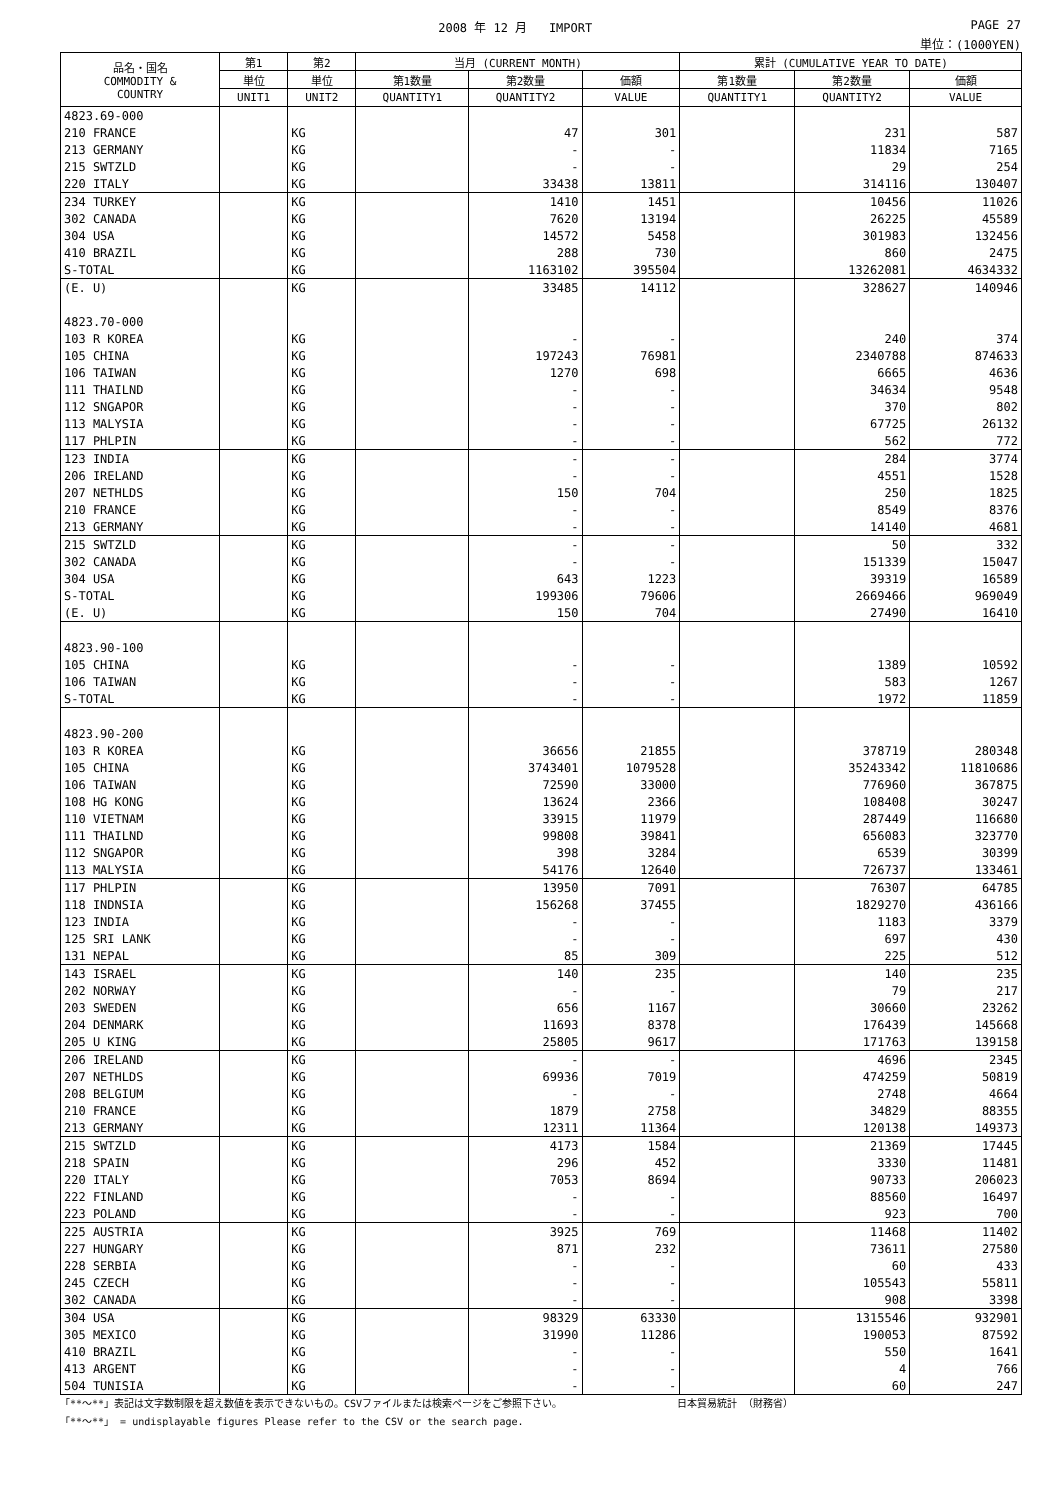2008 年 12 月 IMPORT PAGE 27
単位：(1000YEN)
| 品名・国名 COMMODITY & COUNTRY | 第1 | 第2 | 当月 (CURRENT MONTH) | | | 累計 (CUMULATIVE YEAR TO DATE) | | |
| --- | --- | --- | --- | --- | --- | --- | --- | --- |
| | 単位 | 単位 | 第1数量 | 第2数量 | 価額 | 第1数量 | 第2数量 | 価額 |
| | UNIT1 | UNIT2 | QUANTITY1 | QUANTITY2 | VALUE | QUANTITY1 | QUANTITY2 | VALUE |
| 4823.69-000 | | | | | | | | |
| 210 FRANCE | | KG | | 47 | 301 | | 231 | 587 |
| 213 GERMANY | | KG | | - | - | | 11834 | 7165 |
| 215 SWTZLD | | KG | | - | - | | 29 | 254 |
| 220 ITALY | | KG | | 33438 | 13811 | | 314116 | 130407 |
| 234 TURKEY | | KG | | 1410 | 1451 | | 10456 | 11026 |
| 302 CANADA | | KG | | 7620 | 13194 | | 26225 | 45589 |
| 304 USA | | KG | | 14572 | 5458 | | 301983 | 132456 |
| 410 BRAZIL | | KG | | 288 | 730 | | 860 | 2475 |
| S-TOTAL | | KG | | 1163102 | 395504 | | 13262081 | 4634332 |
| (E. U) | | KG | | 33485 | 14112 | | 328627 | 140946 |
| 4823.70-000 | | | | | | | | |
| 103 R KOREA | | KG | | - | - | | 240 | 374 |
| 105 CHINA | | KG | | 197243 | 76981 | | 2340788 | 874633 |
| 106 TAIWAN | | KG | | 1270 | 698 | | 6665 | 4636 |
| 111 THAILND | | KG | | - | - | | 34634 | 9548 |
| 112 SNGAPOR | | KG | | - | - | | 370 | 802 |
| 113 MALYSIA | | KG | | - | - | | 67725 | 26132 |
| 117 PHLPIN | | KG | | - | - | | 562 | 772 |
| 123 INDIA | | KG | | - | - | | 284 | 3774 |
| 206 IRELAND | | KG | | - | - | | 4551 | 1528 |
| 207 NETHLDS | | KG | | 150 | 704 | | 250 | 1825 |
| 210 FRANCE | | KG | | - | - | | 8549 | 8376 |
| 213 GERMANY | | KG | | - | - | | 14140 | 4681 |
| 215 SWTZLD | | KG | | - | - | | 50 | 332 |
| 302 CANADA | | KG | | - | - | | 151339 | 15047 |
| 304 USA | | KG | | 643 | 1223 | | 39319 | 16589 |
| S-TOTAL | | KG | | 199306 | 79606 | | 2669466 | 969049 |
| (E. U) | | KG | | 150 | 704 | | 27490 | 16410 |
| 4823.90-100 | | | | | | | | |
| 105 CHINA | | KG | | - | - | | 1389 | 10592 |
| 106 TAIWAN | | KG | | - | - | | 583 | 1267 |
| S-TOTAL | | KG | | - | - | | 1972 | 11859 |
| 4823.90-200 | | | | | | | | |
| 103 R KOREA | | KG | | 36656 | 21855 | | 378719 | 280348 |
| 105 CHINA | | KG | | 3743401 | 1079528 | | 35243342 | 11810686 |
| 106 TAIWAN | | KG | | 72590 | 33000 | | 776960 | 367875 |
| 108 HG KONG | | KG | | 13624 | 2366 | | 108408 | 30247 |
| 110 VIETNAM | | KG | | 33915 | 11979 | | 287449 | 116680 |
| 111 THAILND | | KG | | 99808 | 39841 | | 656083 | 323770 |
| 112 SNGAPOR | | KG | | 398 | 3284 | | 6539 | 30399 |
| 113 MALYSIA | | KG | | 54176 | 12640 | | 726737 | 133461 |
| 117 PHLPIN | | KG | | 13950 | 7091 | | 76307 | 64785 |
| 118 INDNSIA | | KG | | 156268 | 37455 | | 1829270 | 436166 |
| 123 INDIA | | KG | | - | - | | 1183 | 3379 |
| 125 SRI LANK | | KG | | - | - | | 697 | 430 |
| 131 NEPAL | | KG | | 85 | 309 | | 225 | 512 |
| 143 ISRAEL | | KG | | 140 | 235 | | 140 | 235 |
| 202 NORWAY | | KG | | - | - | | 79 | 217 |
| 203 SWEDEN | | KG | | 656 | 1167 | | 30660 | 23262 |
| 204 DENMARK | | KG | | 11693 | 8378 | | 176439 | 145668 |
| 205 U KING | | KG | | 25805 | 9617 | | 171763 | 139158 |
| 206 IRELAND | | KG | | - | - | | 4696 | 2345 |
| 207 NETHLDS | | KG | | 69936 | 7019 | | 474259 | 50819 |
| 208 BELGIUM | | KG | | - | - | | 2748 | 4664 |
| 210 FRANCE | | KG | | 1879 | 2758 | | 34829 | 88355 |
| 213 GERMANY | | KG | | 12311 | 11364 | | 120138 | 149373 |
| 215 SWTZLD | | KG | | 4173 | 1584 | | 21369 | 17445 |
| 218 SPAIN | | KG | | 296 | 452 | | 3330 | 11481 |
| 220 ITALY | | KG | | 7053 | 8694 | | 90733 | 206023 |
| 222 FINLAND | | KG | | - | - | | 88560 | 16497 |
| 223 POLAND | | KG | | - | - | | 923 | 700 |
| 225 AUSTRIA | | KG | | 3925 | 769 | | 11468 | 11402 |
| 227 HUNGARY | | KG | | 871 | 232 | | 73611 | 27580 |
| 228 SERBIA | | KG | | - | - | | 60 | 433 |
| 245 CZECH | | KG | | - | - | | 105543 | 55811 |
| 302 CANADA | | KG | | - | - | | 908 | 3398 |
| 304 USA | | KG | | 98329 | 63330 | | 1315546 | 932901 |
| 305 MEXICO | | KG | | 31990 | 11286 | | 190053 | 87592 |
| 410 BRAZIL | | KG | | - | - | | 550 | 1641 |
| 413 ARGENT | | KG | | - | - | | 4 | 766 |
| 504 TUNISIA | | KG | | - | - | | 60 | 247 |
「**～**」表記は文字数制限を超え数値を表示できないもの。CSVファイルまたは検索ページをご参照下さい。 日本貿易統計 （財務省）
「**～**」 = undisplayable figures Please refer to the CSV or the search page.